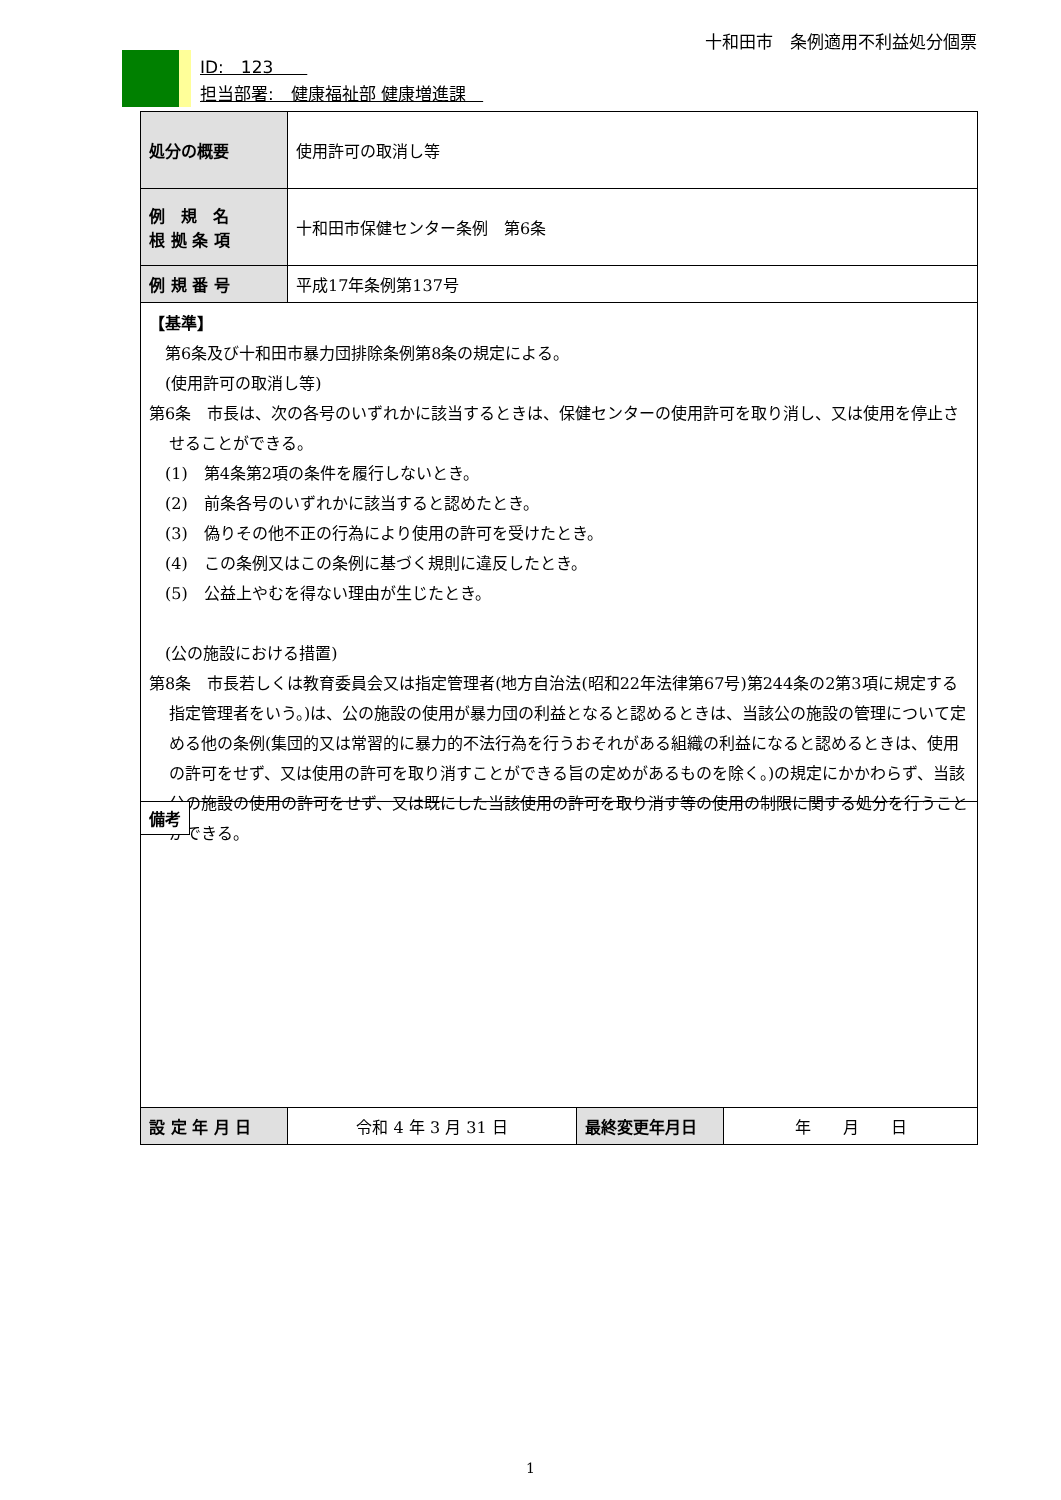十和田市　条例適用不利益処分個票
ID:　123　　
担当部署:　健康福祉部 健康増進課　
| 処分の概要 | 使用許可の取消し等 | | |
| 例 規 名 根 拠 条 項 | 十和田市保健センター条例 第6条 | | |
| 例 規 番 号 | 平成17年条例第137号 | | |
| 【基準】 第6条及び十和田市暴力団排除条例第8条の規定による。 (使用許可の取消し等) 第6条 市長は、次の各号のいずれかに該当するときは、保健センターの使用許可を取り消し、又は使用を停止させることができる。 (1) 第4条第2項の条件を履行しないとき。 (2) 前条各号のいずれかに該当すると認めたとき。 (3) 偽りその他不正の行為により使用の許可を受けたとき。 (4) この条例又はこの条例に基づく規則に違反したとき。 (5) 公益上やむを得ない理由が生じたとき。 (公の施設における措置) 第8条 市長若しくは教育委員会又は指定管理者(地方自治法(昭和22年法律第67号)第244条の2第3項に規定する指定管理者をいう。)は、公の施設の使用が暴力団の利益となると認めるときは、当該公の施設の管理について定める他の条例(集団的又は常習的に暴力的不法行為を行うおそれがある組織の利益になると認めるときは、使用の許可をせず、又は使用の許可を取り消すことができる旨の定めがあるものを除く。)の規定にかかわらず、当該公の施設の使用の許可をせず、又は既にした当該使用の許可を取り消す等の使用の制限に関する処分を行うことができる。 備考 | | | |
| 設 定 年 月 日 | 令和 4 年 3 月 31 日 | 最終変更年月日 | 年 月 日 |
1